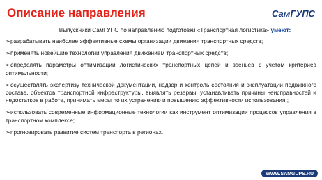Описание направления
СамГУПС
Выпускники СамГУПС по направлению подготовки «Транспортная логистика» умеют:
➢разрабатывать наиболее эффективные схемы организации движения транспортных средств;
➢применять новейшие технологии управления движением транспортных средств;
➢определять параметры оптимизации логистических транспортных цепей и звеньев с учетом критериев оптимальности;
➢осуществлять экспертизу технической документации, надзор и контроль состояния и эксплуатации подвижного состава, объектов транспортной инфраструктуры, выявлять резервы, устанавливать причины неисправностей и недостатков в работе, принимать меры по их устранению и повышению эффективности использования ;
➢использовать современные информационные технологии как инструмент оптимизации процессов управления в транспортном комплексе;
➢прогнозировать развитие систем транспорта в регионах.
WWW.SAMGUPS.RU